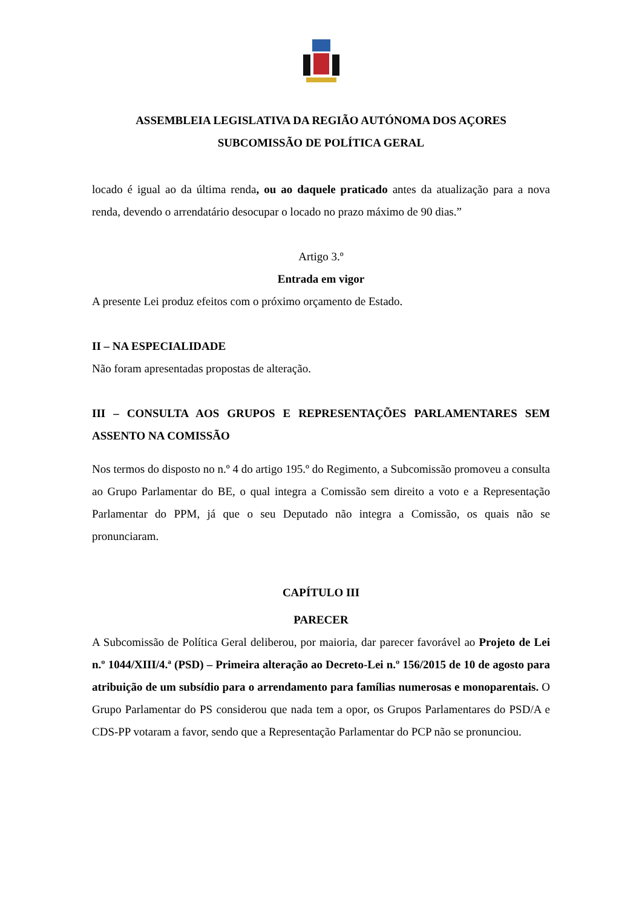ASSEMBLEIA LEGISLATIVA DA REGIÃO AUTÓNOMA DOS AÇORES
SUBCOMISSÃO DE POLÍTICA GERAL
locado é igual ao da última renda, ou ao daquele praticado antes da atualização para a nova renda, devendo o arrendatário desocupar o locado no prazo máximo de 90 dias.”
Artigo 3.º
Entrada em vigor
A presente Lei produz efeitos com o próximo orçamento de Estado.
II – NA ESPECIALIDADE
Não foram apresentadas propostas de alteração.
III – CONSULTA AOS GRUPOS E REPRESENTAÇÕES PARLAMENTARES SEM ASSENTO NA COMISSÃO
Nos termos do disposto no n.º 4 do artigo 195.º do Regimento, a Subcomissão promoveu a consulta ao Grupo Parlamentar do BE, o qual integra a Comissão sem direito a voto e a Representação Parlamentar do PPM, já que o seu Deputado não integra a Comissão, os quais não se pronunciaram.
CAPÍTULO III
PARECER
A Subcomissão de Política Geral deliberou, por maioria, dar parecer favorável ao Projeto de Lei n.º 1044/XIII/4.ª (PSD) – Primeira alteração ao Decreto-Lei n.º 156/2015 de 10 de agosto para atribuição de um subsídio para o arrendamento para famílias numerosas e monoparentais. O Grupo Parlamentar do PS considerou que nada tem a opor, os Grupos Parlamentares do PSD/A e CDS-PP votaram a favor, sendo que a Representação Parlamentar do PCP não se pronunciou.